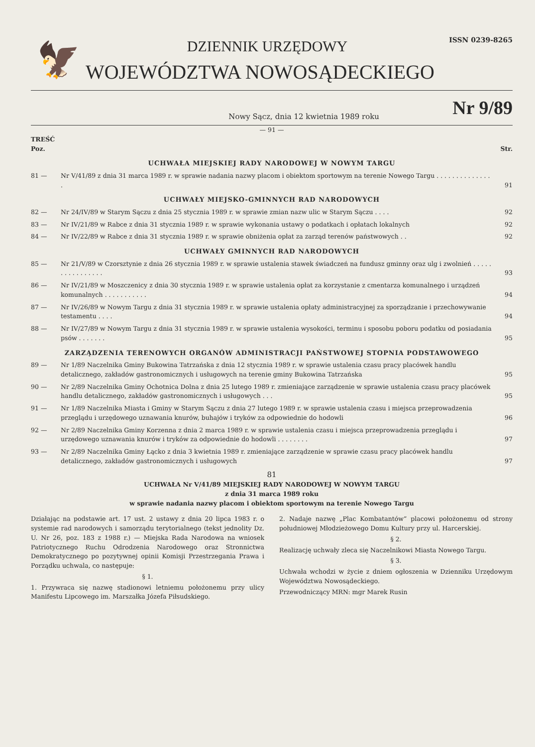🦅
DZIENNIK URZĘDOWY
ISSN 0239-8265
WOJEWÓDZTWA NOWOSĄDECKIEGO
Nowy Sącz, dnia 12 kwietnia 1989 roku Nr 9/89
— 91 —
TREŚĆ
Poz. Str.
UCHWAŁA MIEJSKIEJ RADY NARODOWEJ W NOWYM TARGU
81 — Nr V/41/89 z dnia 31 marca 1989 r. w sprawie nadania nazwy placom i obiektom sportowym na terenie Nowego Targu . . . . . . . . . . . . . . . 91
UCHWAŁY MIEJSKO-GMINNYCH RAD NARODOWYCH
82 — Nr 24/IV/89 w Starym Sączu z dnia 25 stycznia 1989 r. w sprawie zmian nazw ulic w Starym Sączu . . . . 92
83 — Nr IV/21/89 w Rabce z dnia 31 stycznia 1989 r. w sprawie wykonania ustawy o podatkach i opłatach lokalnych 92
84 — Nr IV/22/89 w Rabce z dnia 31 stycznia 1989 r. w sprawie obniżenia opłat za zarząd terenów państwowych . . 92
UCHWAŁY GMINNYCH RAD NARODOWYCH
85 — Nr 21/V/89 w Czorsztynie z dnia 26 stycznia 1989 r. w sprawie ustalenia stawek świadczeń na fundusz gminny oraz ulg i zwolnień . . . . . . . . . . . . . . . . 93
86 — Nr IV/21/89 w Moszczenicy z dnia 30 stycznia 1989 r. w sprawie ustalenia opłat za korzystanie z cmentarza komunalnego i urządzeń komunalnych . . . . . . . . . . . 94
87 — Nr IV/26/89 w Nowym Targu z dnia 31 stycznia 1989 r. w sprawie ustalenia opłaty administracyjnej za sporządzanie i przechowywanie testamentu . . . . 94
88 — Nr IV/27/89 w Nowym Targu z dnia 31 stycznia 1989 r. w sprawie ustalenia wysokości, terminu i sposobu poboru podatku od posiadania psów . . . . . . . 95
ZARZĄDZENIA TERENOWYCH ORGANÓW ADMINISTRACJI PAŃSTWOWEJ STOPNIA PODSTAWOWEGO
89 — Nr 1/89 Naczelnika Gminy Bukowina Tatrzańska z dnia 12 stycznia 1989 r. w sprawie ustalenia czasu pracy placówek handlu detalicznego, zakładów gastronomicznych i usługowych na terenie gminy Bukowina Tatrzańska 95
90 — Nr 2/89 Naczelnika Gminy Ochotnica Dolna z dnia 25 lutego 1989 r. zmieniające zarządzenie w sprawie ustalenia czasu pracy placówek handlu detalicznego, zakładów gastronomicznych i usługowych . . . 95
91 — Nr 1/89 Naczelnika Miasta i Gminy w Starym Sączu z dnia 27 lutego 1989 r. w sprawie ustalenia czasu i miejsca przeprowadzenia przeglądu i urzędowego uznawania knurów, buhajów i tryków za odpowiednie do hodowli 96
92 — Nr 2/89 Naczelnika Gminy Korzenna z dnia 2 marca 1989 r. w sprawie ustalenia czasu i miejsca przeprowadzenia przeglądu i urzędowego uznawania knurów i tryków za odpowiednie do hodowli . . . . . . . . 97
93 — Nr 2/89 Naczelnika Gminy Łącko z dnia 3 kwietnia 1989 r. zmieniające zarządzenie w sprawie czasu pracy placówek handlu detalicznego, zakładów gastronomicznych i usługowych 97
81
UCHWAŁA Nr V/41/89 MIEJSKIEJ RADY NARODOWEJ W NOWYM TARGU
z dnia 31 marca 1989 roku
w sprawie nadania nazwy placom i obiektom sportowym na terenie Nowego Targu
Działając na podstawie art. 17 ust. 2 ustawy z dnia 20 lipca 1983 r. o systemie rad narodowych i samorządu terytorialnego (tekst jednolity Dz. U. Nr 26, poz. 183 z 1988 r.) — Miejska Rada Narodowa na wniosek Patriotycznego Ruchu Odrodzenia Narodowego oraz Stronnictwa Demokratycznego po pozytywnej opinii Komisji Przestrzegania Prawa i Porządku uchwala, co następuje:
§ 1.
1. Przywraca się nazwę stadionowi letniemu położonemu przy ulicy Manifestu Lipcowego im. Marszałka Józefa Piłsudskiego.
2. Nadaje nazwę „Plac Kombatantów” placowi położonemu od strony południowej Młodzieżowego Domu Kultury przy ul. Harcerskiej.
§ 2.
Realizację uchwały zleca się Naczelnikowi Miasta Nowego Targu.
§ 3.
Uchwała wchodzi w życie z dniem ogłoszenia w Dzienniku Urzędowym Województwa Nowosądeckiego.
Przewodniczący MRN: mgr Marek Rusin